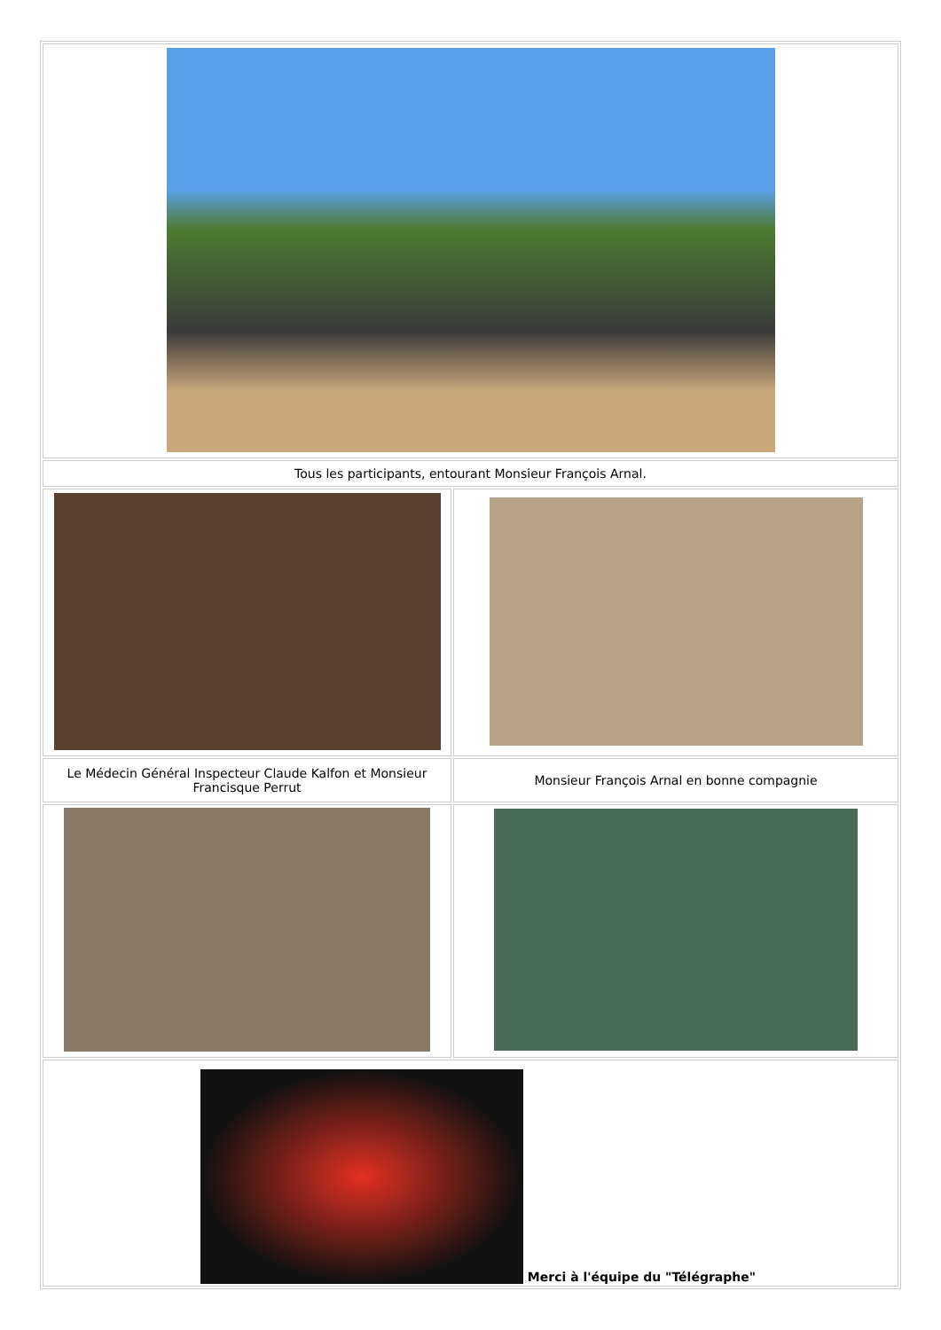| Tous les participants, entourant Monsieur François Arnal. | |
| Le Médecin Général Inspecteur Claude Kalfon et Monsieur Francisque Perrut | Monsieur François Arnal en bonne compagnie |
| Merci à l'équipe du "Télégraphe" | |